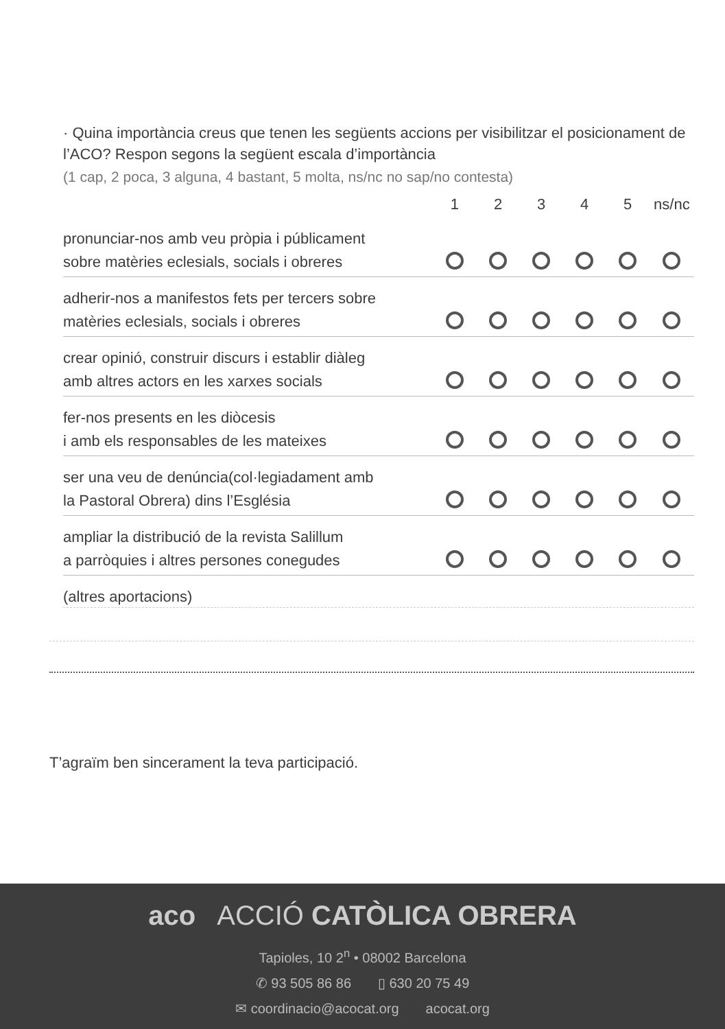· Quina importància creus que tenen les següents accions per visibilitzar el posicionament de l’ACO? Respon segons la següent escala d’importància
(1 cap, 2 poca, 3 alguna, 4 bastant, 5 molta, ns/nc no sap/no contesta)
| | 1 | 2 | 3 | 4 | 5 | ns/nc |
| --- | --- | --- | --- | --- | --- | --- |
| pronunciar-nos amb veu pròpia i públicament sobre matèries eclesials, socials i obreres | | | | | | |
| adherir-nos a manifestos fets per tercers sobre matèries eclesials, socials i obreres | | | | | | |
| crear opinió, construir discurs i establir diàleg amb altres actors en les xarxes socials | | | | | | |
| fer-nos presents en les diòcesis i amb els responsables de les mateixes | | | | | | |
| ser una veu de denúncia(col·legiadament amb la Pastoral Obrera) dins l’Església | | | | | | |
| ampliar la distribució de la revista Salillum a parròquies i altres persones conegudes | | | | | | |
(altres aportacions)
T’agraïm ben sincerament la teva participació.
aco ACCIÓ CATÒLICA OBRERA
Tapioles, 10 2<sup>n</sup> • 08002 Barcelona
✆ 93 505 86 86 ▯ 630 20 75 49
✉ coordinacio@acocat.org acocat.org